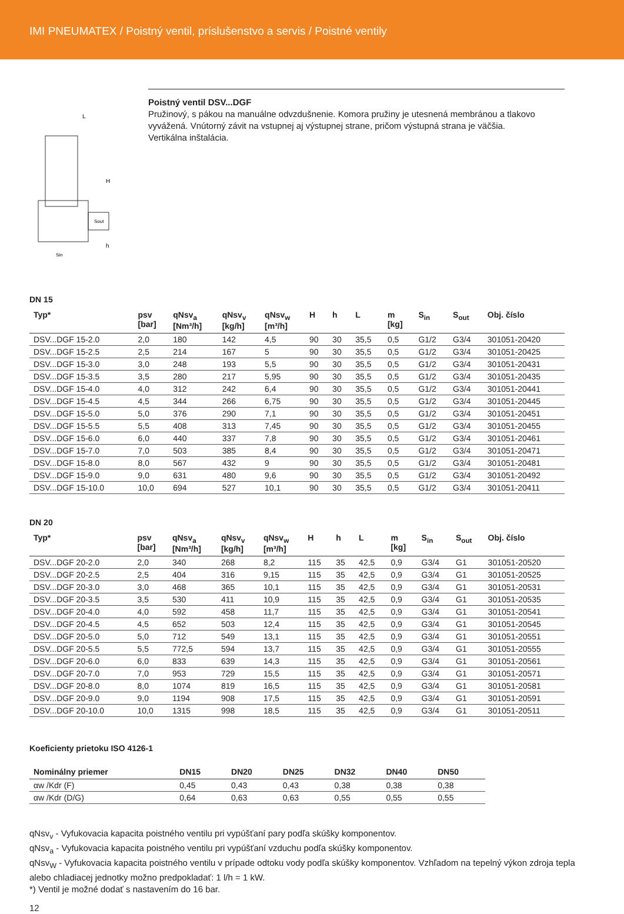IMI PNEUMATEX / Poistný ventil, príslušenstvo a servis / Poistné ventily
L
H
h
Sout
Sin
Poistný ventil DSV...DGF
Pružinový, s pákou na manuálne odvzdušnenie. Komora pružiny je utesnená membránou a tlakovo vyvážená. Vnútorný závit na vstupnej aj výstupnej strane, pričom výstupná strana je väčšia.
Vertikálna inštalácia.
DN 15
| Typ* | psv [bar] | qNsv<sub>a</sub> [Nm³/h] | qNsv<sub>v</sub> [kg/h] | qNsv<sub>w</sub> [m³/h] | H | h | L | m [kg] | S<sub>in</sub> | S<sub>out</sub> | Obj. číslo |
| --- | --- | --- | --- | --- | --- | --- | --- | --- | --- | --- | --- |
| DSV...DGF 15-2.0 | 2,0 | 180 | 142 | 4,5 | 90 | 30 | 35,5 | 0,5 | G1/2 | G3/4 | 301051-20420 |
| DSV...DGF 15-2.5 | 2,5 | 214 | 167 | 5 | 90 | 30 | 35,5 | 0,5 | G1/2 | G3/4 | 301051-20425 |
| DSV...DGF 15-3.0 | 3,0 | 248 | 193 | 5,5 | 90 | 30 | 35,5 | 0,5 | G1/2 | G3/4 | 301051-20431 |
| DSV...DGF 15-3.5 | 3,5 | 280 | 217 | 5,95 | 90 | 30 | 35,5 | 0,5 | G1/2 | G3/4 | 301051-20435 |
| DSV...DGF 15-4.0 | 4,0 | 312 | 242 | 6,4 | 90 | 30 | 35,5 | 0,5 | G1/2 | G3/4 | 301051-20441 |
| DSV...DGF 15-4.5 | 4,5 | 344 | 266 | 6,75 | 90 | 30 | 35,5 | 0,5 | G1/2 | G3/4 | 301051-20445 |
| DSV...DGF 15-5.0 | 5,0 | 376 | 290 | 7,1 | 90 | 30 | 35,5 | 0,5 | G1/2 | G3/4 | 301051-20451 |
| DSV...DGF 15-5.5 | 5,5 | 408 | 313 | 7,45 | 90 | 30 | 35,5 | 0,5 | G1/2 | G3/4 | 301051-20455 |
| DSV...DGF 15-6.0 | 6,0 | 440 | 337 | 7,8 | 90 | 30 | 35,5 | 0,5 | G1/2 | G3/4 | 301051-20461 |
| DSV...DGF 15-7.0 | 7,0 | 503 | 385 | 8,4 | 90 | 30 | 35,5 | 0,5 | G1/2 | G3/4 | 301051-20471 |
| DSV...DGF 15-8.0 | 8,0 | 567 | 432 | 9 | 90 | 30 | 35,5 | 0,5 | G1/2 | G3/4 | 301051-20481 |
| DSV...DGF 15-9.0 | 9,0 | 631 | 480 | 9,6 | 90 | 30 | 35,5 | 0,5 | G1/2 | G3/4 | 301051-20492 |
| DSV...DGF 15-10.0 | 10,0 | 694 | 527 | 10,1 | 90 | 30 | 35,5 | 0,5 | G1/2 | G3/4 | 301051-20411 |
DN 20
| Typ* | psv [bar] | qNsv<sub>a</sub> [Nm³/h] | qNsv<sub>v</sub> [kg/h] | qNsv<sub>w</sub> [m³/h] | H | h | L | m [kg] | S<sub>in</sub> | S<sub>out</sub> | Obj. číslo |
| --- | --- | --- | --- | --- | --- | --- | --- | --- | --- | --- | --- |
| DSV...DGF 20-2.0 | 2,0 | 340 | 268 | 8,2 | 115 | 35 | 42,5 | 0,9 | G3/4 | G1 | 301051-20520 |
| DSV...DGF 20-2.5 | 2,5 | 404 | 316 | 9,15 | 115 | 35 | 42,5 | 0,9 | G3/4 | G1 | 301051-20525 |
| DSV...DGF 20-3.0 | 3,0 | 468 | 365 | 10,1 | 115 | 35 | 42,5 | 0,9 | G3/4 | G1 | 301051-20531 |
| DSV...DGF 20-3.5 | 3,5 | 530 | 411 | 10,9 | 115 | 35 | 42,5 | 0,9 | G3/4 | G1 | 301051-20535 |
| DSV...DGF 20-4.0 | 4,0 | 592 | 458 | 11,7 | 115 | 35 | 42,5 | 0,9 | G3/4 | G1 | 301051-20541 |
| DSV...DGF 20-4.5 | 4,5 | 652 | 503 | 12,4 | 115 | 35 | 42,5 | 0,9 | G3/4 | G1 | 301051-20545 |
| DSV...DGF 20-5.0 | 5,0 | 712 | 549 | 13,1 | 115 | 35 | 42,5 | 0,9 | G3/4 | G1 | 301051-20551 |
| DSV...DGF 20-5.5 | 5,5 | 772,5 | 594 | 13,7 | 115 | 35 | 42,5 | 0,9 | G3/4 | G1 | 301051-20555 |
| DSV...DGF 20-6.0 | 6,0 | 833 | 639 | 14,3 | 115 | 35 | 42,5 | 0,9 | G3/4 | G1 | 301051-20561 |
| DSV...DGF 20-7.0 | 7,0 | 953 | 729 | 15,5 | 115 | 35 | 42,5 | 0,9 | G3/4 | G1 | 301051-20571 |
| DSV...DGF 20-8.0 | 8,0 | 1074 | 819 | 16,5 | 115 | 35 | 42,5 | 0,9 | G3/4 | G1 | 301051-20581 |
| DSV...DGF 20-9.0 | 9,0 | 1194 | 908 | 17,5 | 115 | 35 | 42,5 | 0,9 | G3/4 | G1 | 301051-20591 |
| DSV...DGF 20-10.0 | 10,0 | 1315 | 998 | 18,5 | 115 | 35 | 42,5 | 0,9 | G3/4 | G1 | 301051-20511 |
Koeficienty prietoku ISO 4126-1
| Nominálny priemer | DN15 | DN20 | DN25 | DN32 | DN40 | DN50 |
| --- | --- | --- | --- | --- | --- | --- |
| αw /Kdr (F) | 0,45 | 0,43 | 0,43 | 0,38 | 0,38 | 0,38 |
| αw /Kdr (D/G) | 0,64 | 0,63 | 0,63 | 0,55 | 0,55 | 0,55 |
qNsv<sub>v</sub> - Vyfukovacia kapacita poistného ventilu pri vypúšťaní pary podľa skúšky komponentov.
qNsv<sub>a</sub> - Vyfukovacia kapacita poistného ventilu pri vypúšťaní vzduchu podľa skúšky komponentov.
qNsv<sub>W</sub> - Vyfukovacia kapacita poistného ventilu v prípade odtoku vody podľa skúšky komponentov. Vzhľadom na tepelný výkon zdroja tepla alebo chladiacej jednotky možno predpokladať: 1 l/h = 1 kW.
*) Ventil je možné dodať s nastavením do 16 bar.
12